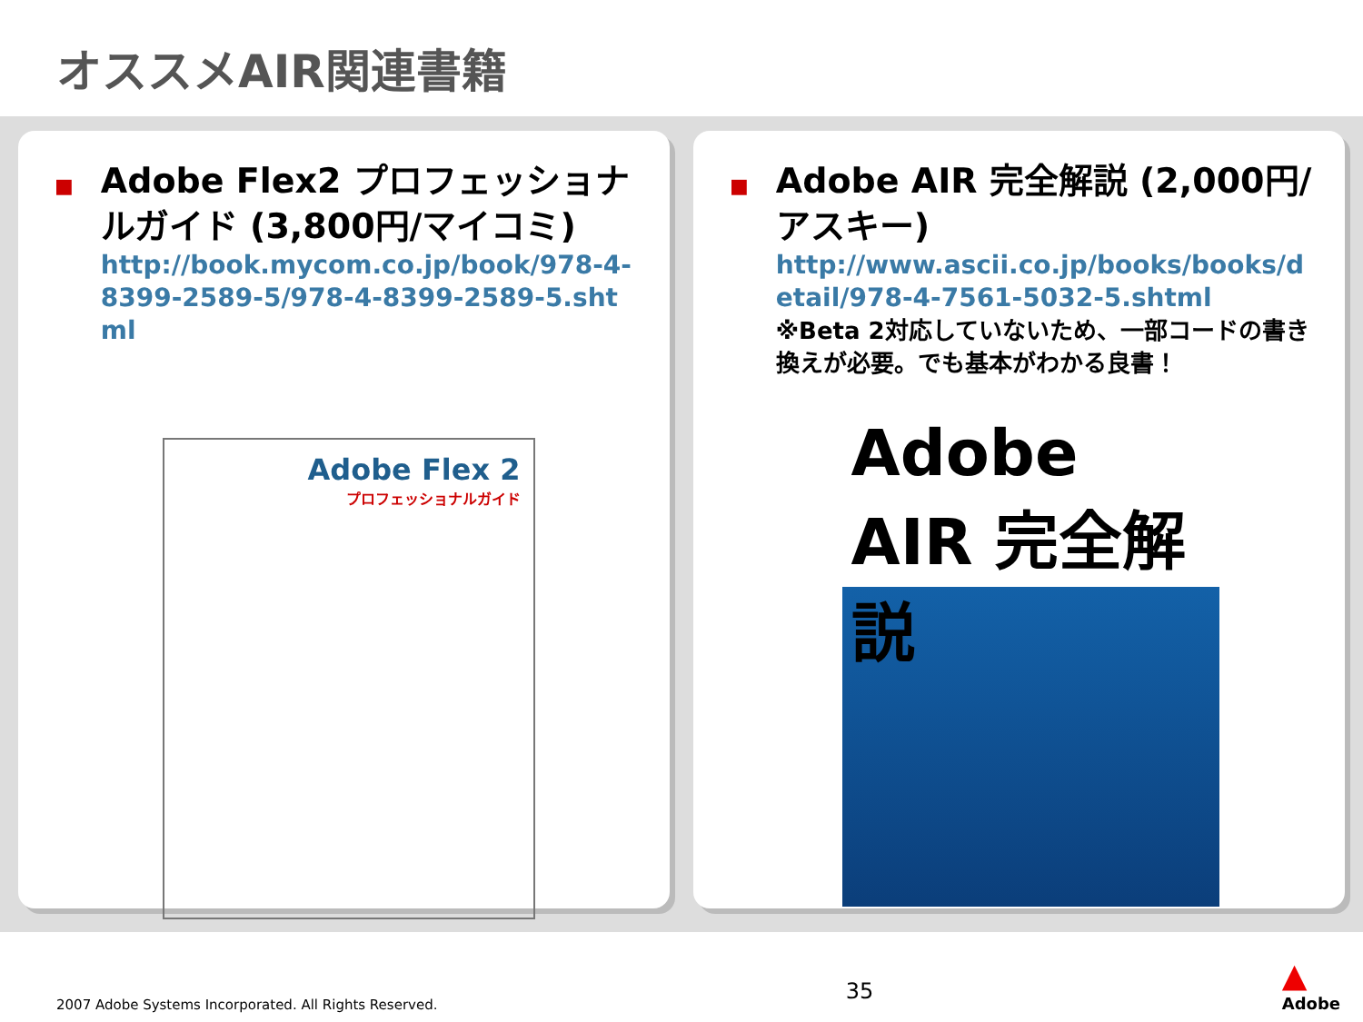オススメAIR関連書籍
■
Adobe Flex2 プロフェッショナルガイド (3,800円/マイコミ)
http://book.mycom.co.jp/book/978-4-8399-2589-5/978-4-8399-2589-5.shtml
Adobe Flex 2
プロフェッショナルガイド
■
Adobe AIR 完全解説 (2,000円/アスキー)
http://www.ascii.co.jp/books/books/detail/978-4-7561-5032-5.shtml
※Beta 2対応していないため、一部コードの書き換えが必要。でも基本がわかる良書！
Adobe AIR 完全解説
2007 Adobe Systems Incorporated. All Rights Reserved. 35 ▲
Adobe